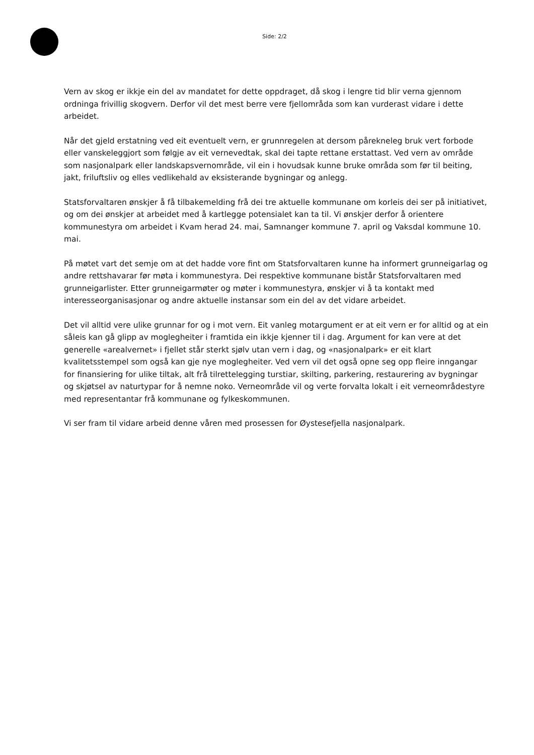Side: 2/2
Vern av skog er ikkje ein del av mandatet for dette oppdraget, då skog i lengre tid blir verna gjennom ordninga frivillig skogvern. Derfor vil det mest berre vere fjellområda som kan vurderast vidare i dette arbeidet.
Når det gjeld erstatning ved eit eventuelt vern, er grunnregelen at dersom pårekneleg bruk vert forbode eller vanskeleggjort som følgje av eit vernevedtak, skal dei tapte rettane erstattast. Ved vern av område som nasjonalpark eller landskapsvernområde, vil ein i hovudsak kunne bruke områda som før til beiting, jakt, friluftsliv og elles vedlikehald av eksisterande bygningar og anlegg.
Statsforvaltaren ønskjer å få tilbakemelding frå dei tre aktuelle kommunane om korleis dei ser på initiativet, og om dei ønskjer at arbeidet med å kartlegge potensialet kan ta til. Vi ønskjer derfor å orientere kommunestyra om arbeidet i Kvam herad 24. mai, Samnanger kommune 7. april og Vaksdal kommune 10. mai.
På møtet vart det semje om at det hadde vore fint om Statsforvaltaren kunne ha informert grunneigarlag og andre rettshavarar før møta i kommunestyra. Dei respektive kommunane bistår Statsforvaltaren med grunneigarlister. Etter grunneigarmøter og møter i kommunestyra, ønskjer vi å ta kontakt med interesseorganisasjonar og andre aktuelle instansar som ein del av det vidare arbeidet.
Det vil alltid vere ulike grunnar for og i mot vern. Eit vanleg motargument er at eit vern er for alltid og at ein såleis kan gå glipp av moglegheiter i framtida ein ikkje kjenner til i dag. Argument for kan vere at det generelle «arealvernet» i fjellet står sterkt sjølv utan vern i dag, og «nasjonalpark» er eit klart kvalitetsstempel som også kan gje nye moglegheiter. Ved vern vil det også opne seg opp fleire inngangar for finansiering for ulike tiltak, alt frå tilrettelegging turstiar, skilting, parkering, restaurering av bygningar og skjøtsel av naturtypar for å nemne noko. Verneområde vil og verte forvalta lokalt i eit verneområdestyre med representantar frå kommunane og fylkeskommunen.
Vi ser fram til vidare arbeid denne våren med prosessen for Øystesefjella nasjonalpark.